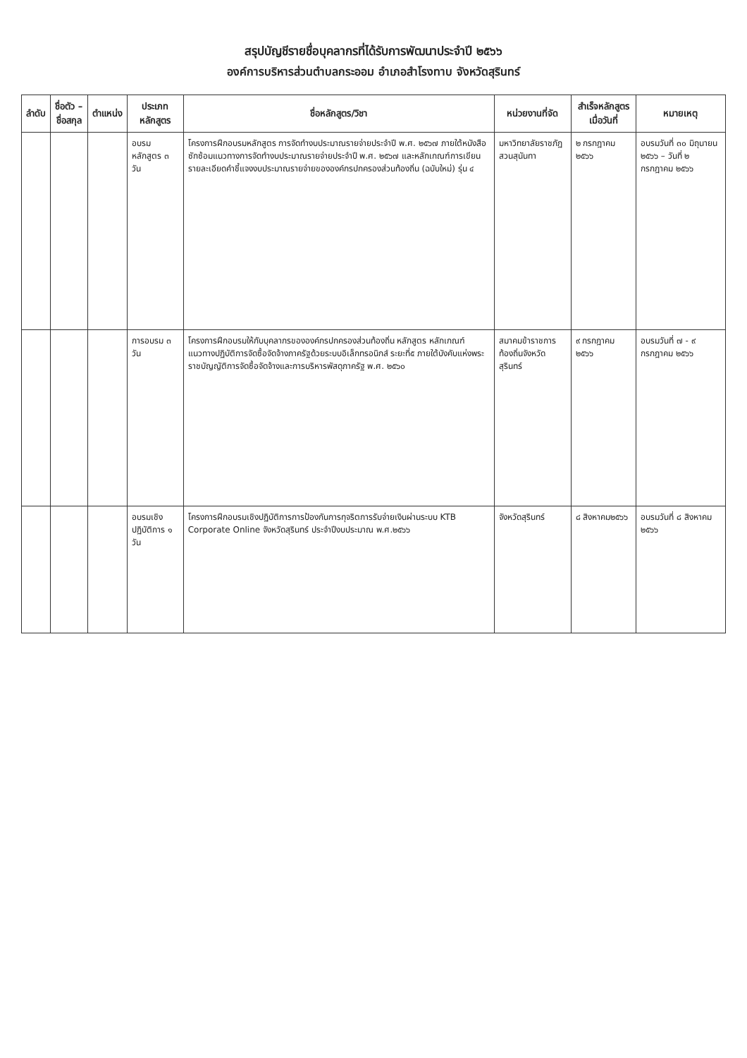สรุปบัญชีรายชื่อบุคลากรที่ได้รับการพัฒนาประจำปี ๒๕๖๖
องค์การบริหารส่วนตำบลกระออม อำเภอสำโรงทาบ จังหวัดสุรินทร์
| ลำดับ | ชื่อตัว – ชื่อสกุล | ตำแหน่ง | ประเภทหลักสูตร | ชื่อหลักสูตร/วิชา | หน่วยงานที่จัด | สำเร็จหลักสูตรเมื่อวันที่ | หมายเหตุ |
| --- | --- | --- | --- | --- | --- | --- | --- |
| | | | อบรมหลักสูตร ๓ วัน | โครงการฝึกอบรมหลักสูตร การจัดทำงบประมาณรายจ่ายประจำปี พ.ศ. ๒๕๖๗ ภายใต้หนังสือซักซ้อมแนวทางการจัดทำงบประมาณรายจ่ายประจำปี พ.ศ. ๒๕๖๗ และหลักเกณฑ์การเขียนรายละเอียดคำชี้แจงงบประมาณรายจ่ายขององค์กรปกครองส่วนท้องถิ่น (ฉบับใหม่) รุ่น ๔ | มหาวิทยาลัยราชภัฏสวนสุนันทา | ๒ กรกฎาคม ๒๕๖๖ | อบรมวันที่ ๓๐ มิถุนายน ๒๕๖๖ – วันที่ ๒ กรกฎาคม ๒๕๖๖ |
| | | | การอบรม ๓ วัน | โครงการฝึกอบรมให้กับบุคลากรขององค์กรปกครองส่วนท้องถิ่น หลักสูตร หลักเกณฑ์แนวทางปฏิบัติการจัดซื้อจัดจ้างภาครัฐด้วยระบบอิเล็กทรอนิกส์ ระยะที่๕ ภายใต้บังคับแห่งพระราชบัญญัติการจัดซื้อจัดจ้างและการบริหารพัสดุภาครัฐ พ.ศ. ๒๕๖๐ | สมาคมข้าราชการท้องถิ่นจังหวัดสุรินทร์ | ๙ กรกฎาคม ๒๕๖๖ | อบรมวันที่ ๗ - ๙ กรกฎาคม ๒๕๖๖ |
| | | | อบรมเชิงปฏิบัติการ ๑ วัน | โครงการฝึกอบรมเชิงปฏิบัติการการป้องกันการทุจริตการรับจ่ายเงินผ่านระบบ KTB Corporate Online จังหวัดสุรินทร์ ประจำปีงบประมาณ พ.ศ.๒๕๖๖ | จังหวัดสุรินทร์ | ๘ สิงหาคม๒๕๖๖ | อบรมวันที่ ๘ สิงหาคม ๒๕๖๖ |